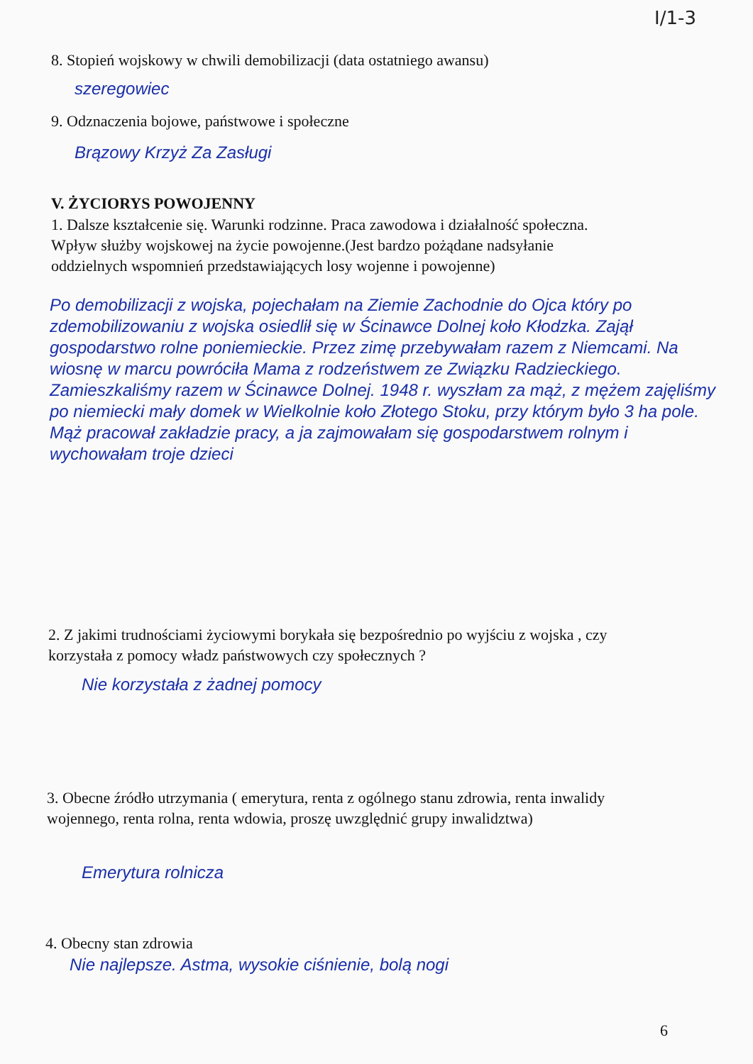I/1-3
8. Stopień wojskowy w chwili demobilizacji (data ostatniego awansu)
szeregowiec
9. Odznaczenia bojowe, państwowe i społeczne
Brązowy Krzyż Za Zasługi
V. ŻYCIORYS POWOJENNY
1. Dalsze kształcenie się. Warunki rodzinne. Praca zawodowa i działalność społeczna. Wpływ służby wojskowej na życie powojenne.(Jest bardzo pożądane nadsyłanie oddzielnych wspomnień przedstawiających losy wojenne i powojenne)
Po demobilizacji z wojska, pojechałam na Ziemie Zachodnie do Ojca który po zdemobilizowaniu z wojska osiedlił się w Ścinawce Dolnej koło Kłodzka. Zajął gospodarstwo rolne poniemieckie. Przez zimę przebywałam razem z Niemcami. Na wiosnę w marcu powróciła Mama z rodzeństwem ze Związku Radzieckiego. Zamieszkaliśmy razem w Ścinawce Dolnej. 1948 r. wyszłam za mąż, z mężem zajęliśmy po niemiecki mały domek w Wielkolnie koło Złotego Stoku, przy którym było 3 ha pole. Mąż pracował zakładzie pracy, a ja zajmowałam się gospodarstwem rolnym i wychowałam troje dzieci
2. Z jakimi trudnościami życiowymi borykała się bezpośrednio po wyjściu z wojska , czy korzystała z pomocy władz państwowych czy społecznych ?
Nie korzystała z żadnej pomocy
3. Obecne źródło utrzymania ( emerytura, renta z ogólnego stanu zdrowia, renta inwalidy wojennego, renta rolna, renta wdowia, proszę uwzględnić grupy inwalidztwa)
Emerytura rolnicza
4. Obecny stan zdrowia
Nie najlepsze. Astma, wysokie ciśnienie, bolą nogi
6